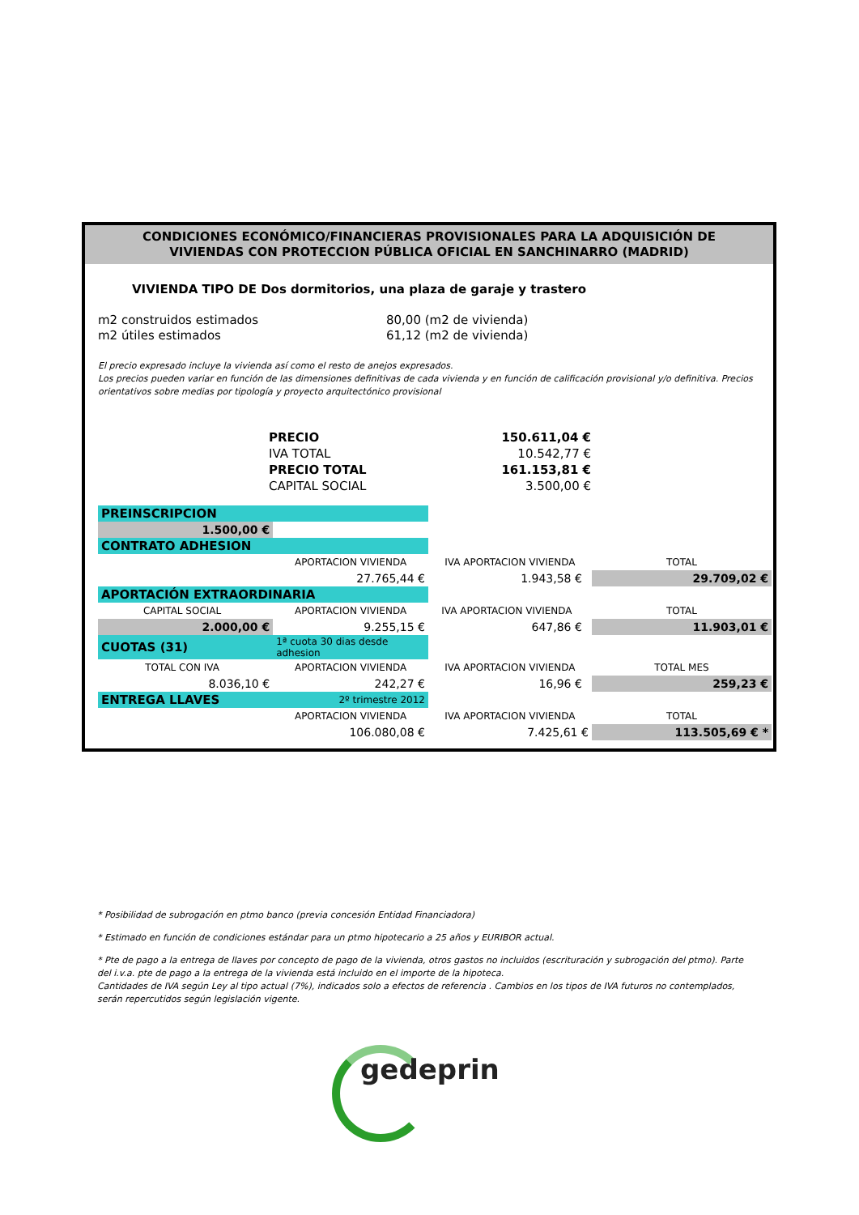CONDICIONES ECONÓMICO/FINANCIERAS PROVISIONALES PARA LA ADQUISICIÓN DE
VIVIENDAS CON PROTECCION PÚBLICA OFICIAL EN SANCHINARRO (MADRID)
VIVIENDA TIPO DE Dos dormitorios, una plaza de garaje y trastero
m2 construidos estimados 80,00 (m2 de vivienda)
m2 útiles estimados 61,12 (m2 de vivienda)
El precio expresado incluye la vivienda así como el resto de anejos expresados.
Los precios pueden variar en función de las dimensiones definitivas de cada vivienda y en función de calificación provisional y/o definitiva. Precios orientativos sobre medias por tipología y proyecto arquitectónico provisional
| PRECIO | 150.611,04 € |
| IVA TOTAL | 10.542,77 € |
| PRECIO TOTAL | 161.153,81 € |
| CAPITAL SOCIAL | 3.500,00 € |
| PREINSCRIPCION | | | |
| 1.500,00 € | | | |
| CONTRATO ADHESION | | | |
| | APORTACION VIVIENDA | IVA APORTACION VIVIENDA | TOTAL |
| | 27.765,44 € | 1.943,58 € | 29.709,02 € |
| APORTACIÓN EXTRAORDINARIA | | | |
| CAPITAL SOCIAL | APORTACION VIVIENDA | IVA APORTACION VIVIENDA | TOTAL |
| 2.000,00 € | 9.255,15 € | 647,86 € | 11.903,01 € |
| CUOTAS (31) | 1ª cuota 30 dias desde adhesion | | |
| TOTAL CON IVA | APORTACION VIVIENDA | IVA APORTACION VIVIENDA | TOTAL MES |
| 8.036,10 € | 242,27 € | 16,96 € | 259,23 € |
| ENTREGA LLAVES | 2º trimestre 2012 | | |
| | APORTACION VIVIENDA | IVA APORTACION VIVIENDA | TOTAL |
| | 106.080,08 € | 7.425,61 € | 113.505,69 € * |
* Posibilidad de subrogación en ptmo banco (previa concesión Entidad Financiadora)
* Estimado en función de condiciones estándar para un ptmo hipotecario a 25 años y EURIBOR actual.
* Pte de pago a la entrega de llaves por concepto de pago de la vivienda, otros gastos no incluidos (escrituración y subrogación del ptmo). Parte del i.v.a. pte de pago a la entrega de la vivienda está incluido en el importe de la hipoteca.
Cantidades de IVA según Ley al tipo actual (7%), indicados solo a efectos de referencia . Cambios en los tipos de IVA futuros no contemplados, serán repercutidos según legislación vigente.
gedeprin